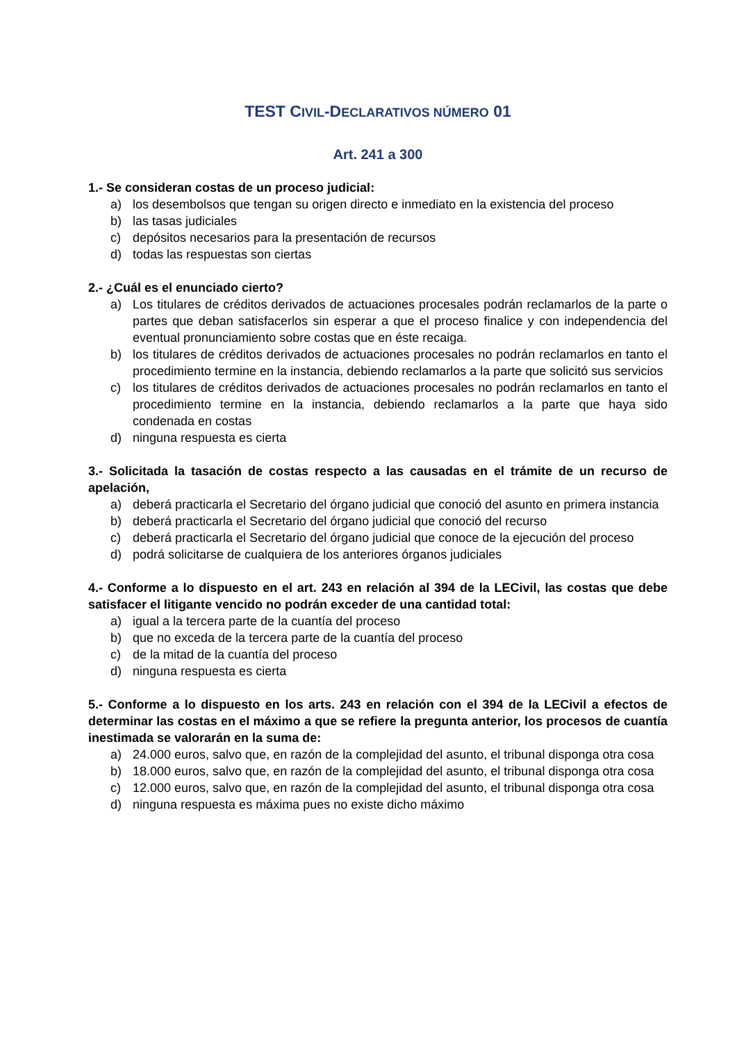TEST CIVIL-DECLARATIVOS NÚMERO 01
Art. 241 a 300
1.- Se consideran costas de un proceso judicial:
a) los desembolsos que tengan su origen directo e inmediato en la existencia del proceso
b) las tasas judiciales
c) depósitos necesarios para la presentación de recursos
d) todas las respuestas son ciertas
2.- ¿Cuál es el enunciado cierto?
a) Los titulares de créditos derivados de actuaciones procesales podrán reclamarlos de la parte o partes que deban satisfacerlos sin esperar a que el proceso finalice y con independencia del eventual pronunciamiento sobre costas que en éste recaiga.
b) los titulares de créditos derivados de actuaciones procesales no podrán reclamarlos en tanto el procedimiento termine en la instancia, debiendo reclamarlos a la parte que solicitó sus servicios
c) los titulares de créditos derivados de actuaciones procesales no podrán reclamarlos en tanto el procedimiento termine en la instancia, debiendo reclamarlos a la parte que haya sido condenada en costas
d) ninguna respuesta es cierta
3.- Solicitada la tasación de costas respecto a las causadas en el trámite de un recurso de apelación,
a) deberá practicarla el Secretario del órgano judicial que conoció del asunto en primera instancia
b) deberá practicarla el Secretario del órgano judicial que conoció del recurso
c) deberá practicarla el Secretario del órgano judicial que conoce de la ejecución del proceso
d) podrá solicitarse de cualquiera de los anteriores órganos judiciales
4.- Conforme a lo dispuesto en el art. 243 en relación al 394 de la LECivil, las costas que debe satisfacer el litigante vencido no podrán exceder de una cantidad total:
a) igual a la tercera parte de la cuantía del proceso
b) que no exceda de la tercera parte de la cuantía del proceso
c) de la mitad de la cuantía del proceso
d) ninguna respuesta es cierta
5.- Conforme a lo dispuesto en los arts. 243 en relación con el 394 de la LECivil a efectos de determinar las costas en el máximo a que se refiere la pregunta anterior, los procesos de cuantía inestimada se valorarán en la suma de:
a) 24.000 euros, salvo que, en razón de la complejidad del asunto, el tribunal disponga otra cosa
b) 18.000 euros, salvo que, en razón de la complejidad del asunto, el tribunal disponga otra cosa
c) 12.000 euros, salvo que, en razón de la complejidad del asunto, el tribunal disponga otra cosa
d) ninguna respuesta es máxima pues no existe dicho máximo